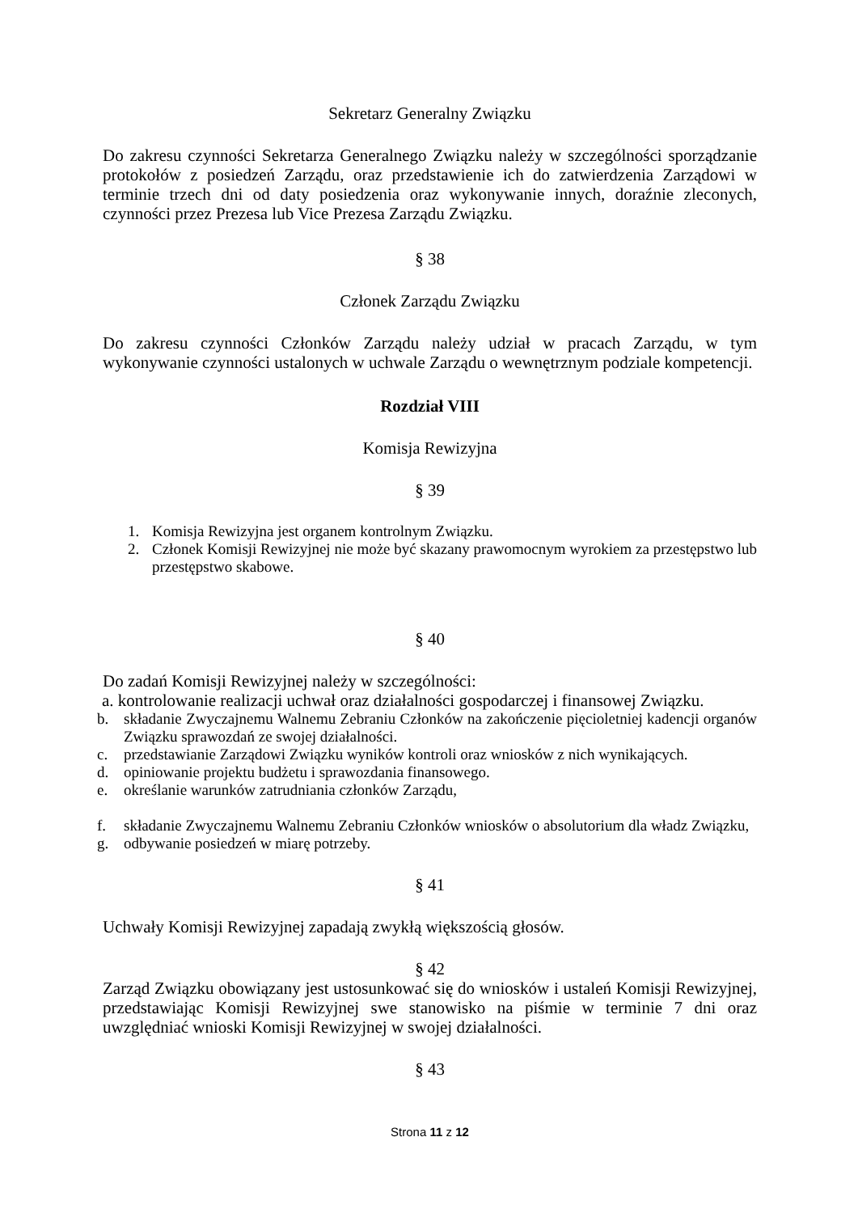Sekretarz Generalny Związku
Do zakresu czynności Sekretarza Generalnego Związku należy w szczególności sporządzanie protokołów z posiedzeń Zarządu, oraz przedstawienie ich do zatwierdzenia Zarządowi w terminie trzech dni od daty posiedzenia oraz wykonywanie innych, doraźnie zleconych, czynności przez Prezesa lub Vice Prezesa Zarządu Związku.
§ 38
Członek Zarządu Związku
Do zakresu czynności Członków Zarządu należy udział w pracach Zarządu, w tym wykonywanie czynności ustalonych w uchwale Zarządu o wewnętrznym podziale kompetencji.
Rozdział VIII
Komisja Rewizyjna
§ 39
1. Komisja Rewizyjna jest organem kontrolnym Związku.
2. Członek Komisji Rewizyjnej nie może być skazany prawomocnym wyrokiem za przestępstwo lub przestępstwo skabowe.
§ 40
Do zadań Komisji Rewizyjnej należy w szczególności:
a. kontrolowanie realizacji uchwał oraz działalności gospodarczej i finansowej Związku.
b. składanie Zwyczajnemu Walnemu Zebraniu Członków na zakończenie pięcioletniej kadencji organów Związku sprawozdań ze swojej działalności.
c. przedstawianie Zarządowi Związku wyników kontroli oraz wniosków z nich wynikających.
d. opiniowanie projektu budżetu i sprawozdania finansowego.
e. określanie warunków zatrudniania członków Zarządu,
f. składanie Zwyczajnemu Walnemu Zebraniu Członków wniosków o absolutorium dla władz Związku,
g. odbywanie posiedzeń w miarę potrzeby.
§ 41
Uchwały Komisji Rewizyjnej zapadają zwykłą większością głosów.
§ 42
Zarząd Związku obowiązany jest ustosunkować się do wniosków i ustaleń Komisji Rewizyjnej, przedstawiając Komisji Rewizyjnej swe stanowisko na piśmie w terminie 7 dni oraz uwzględniać wnioski Komisji Rewizyjnej w swojej działalności.
§ 43
Strona 11 z 12